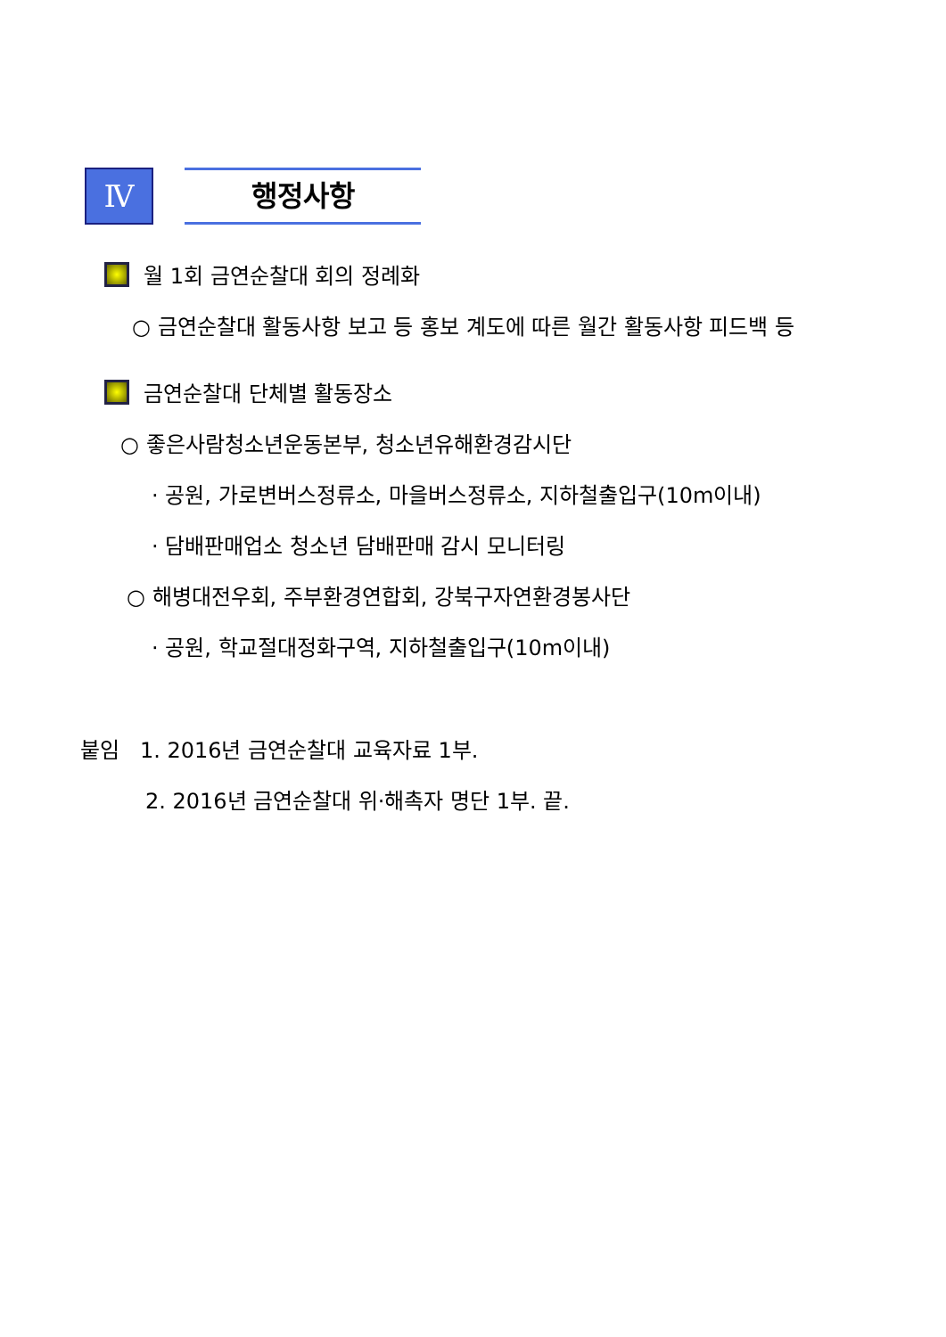Ⅳ
행정사항
월 1회 금연순찰대 회의 정례화
○ 금연순찰대 활동사항 보고 등 홍보 계도에 따른 월간 활동사항 피드백 등
금연순찰대 단체별 활동장소
○ 좋은사람청소년운동본부, 청소년유해환경감시단
· 공원, 가로변버스정류소, 마을버스정류소, 지하철출입구(10m이내)
· 담배판매업소 청소년 담배판매 감시 모니터링
○ 해병대전우회, 주부환경연합회, 강북구자연환경봉사단
· 공원, 학교절대정화구역, 지하철출입구(10m이내)
붙임 1. 2016년 금연순찰대 교육자료 1부.
2. 2016년 금연순찰대 위·해촉자 명단 1부. 끝.